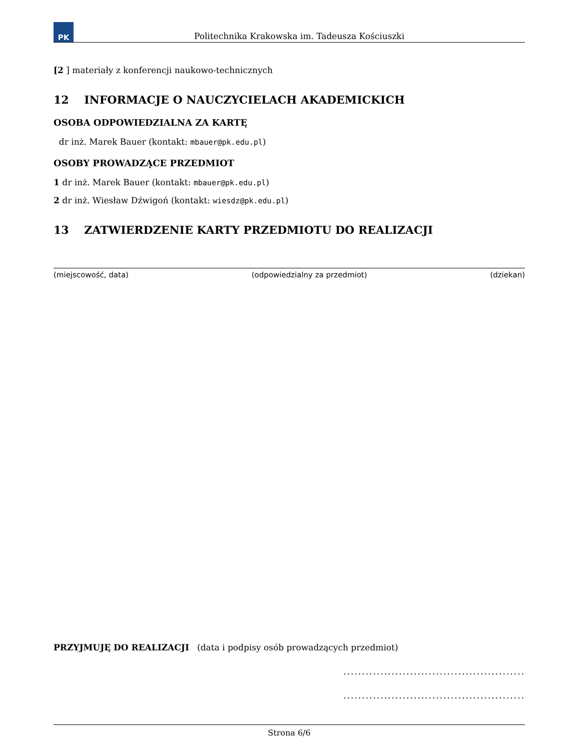PK
Politechnika Krakowska im. Tadeusza Kościuszki
[2 ] materiały z konferencji naukowo-technicznych
12 INFORMACJE O NAUCZYCIELACH AKADEMICKICH
OSOBA ODPOWIEDZIALNA ZA KARTĘ
dr inż. Marek Bauer (kontakt: mbauer@pk.edu.pl)
OSOBY PROWADZĄCE PRZEDMIOT
1 dr inż. Marek Bauer (kontakt: mbauer@pk.edu.pl)
2 dr inż. Wiesław Dźwigoń (kontakt: wiesdz@pk.edu.pl)
13 ZATWIERDZENIE KARTY PRZEDMIOTU DO REALIZACJI
(miejscowość, data) (odpowiedzialny za przedmiot) (dziekan)
PRZYJMUJĘ DO REALIZACJI (data i podpisy osób prowadzących przedmiot)
.................................................
.................................................
Strona 6/6